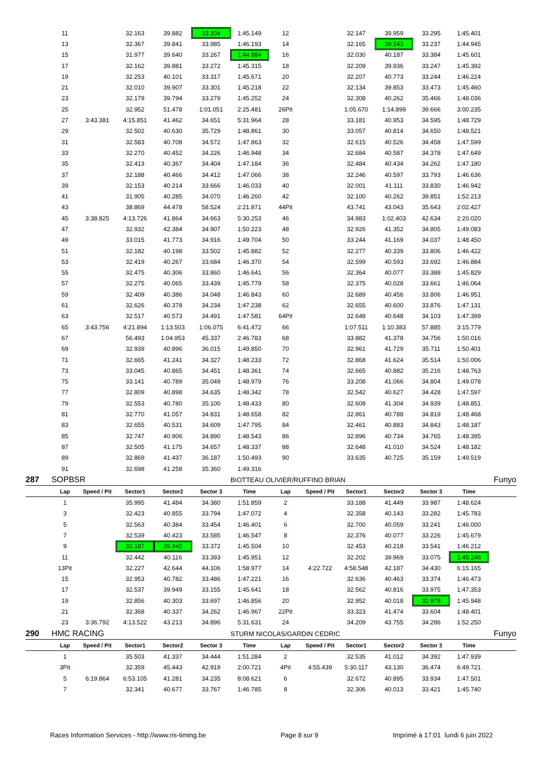| | 11 | | 32.163 | 39.882 | 33.104 | 1:45.149 | 12 | | 32.147 | 39.959 | 33.295 | 1:45.401 | |
| | 13 | | 32.367 | 39.841 | 33.985 | 1:46.193 | 14 | | 32.165 | 39.543 | 33.237 | 1:44.945 | |
| | 15 | | 31.977 | 39.640 | 33.267 | 1:44.884 | 16 | | 32.030 | 40.187 | 33.384 | 1:45.601 | |
| | 17 | | 32.162 | 39.881 | 33.272 | 1:45.315 | 18 | | 32.209 | 39.936 | 33.247 | 1:45.392 | |
| | 19 | | 32.253 | 40.101 | 33.317 | 1:45.671 | 20 | | 32.207 | 40.773 | 33.244 | 1:46.224 | |
| | 21 | | 32.010 | 39.907 | 33.301 | 1:45.218 | 22 | | 32.134 | 39.853 | 33.473 | 1:45.460 | |
| | 23 | | 32.179 | 39.794 | 33.279 | 1:45.252 | 24 | | 32.308 | 40.262 | 35.466 | 1:48.036 | |
| | 25 | | 32.952 | 51.478 | 1:01.051 | 2:25.481 | 26Pit | | 1:05.670 | 1:14.899 | 39.666 | 3:00.235 | |
| | 27 | 3:43.381 | 4:15.851 | 41.462 | 34.651 | 5:31.964 | 28 | | 33.181 | 40.953 | 34.595 | 1:48.729 | |
| | 29 | | 32.502 | 40.630 | 35.729 | 1:48.861 | 30 | | 33.057 | 40.814 | 34.650 | 1:48.521 | |
| | 31 | | 32.583 | 40.708 | 34.572 | 1:47.863 | 32 | | 32.615 | 40.526 | 34.458 | 1:47.599 | |
| | 33 | | 32.270 | 40.452 | 34.226 | 1:46.948 | 34 | | 32.684 | 40.587 | 34.378 | 1:47.649 | |
| | 35 | | 32.413 | 40.367 | 34.404 | 1:47.184 | 36 | | 32.484 | 40.434 | 34.262 | 1:47.180 | |
| | 37 | | 32.188 | 40.466 | 34.412 | 1:47.066 | 38 | | 32.246 | 40.597 | 33.793 | 1:46.636 | |
| | 39 | | 32.153 | 40.214 | 33.666 | 1:46.033 | 40 | | 32.001 | 41.111 | 33.830 | 1:46.942 | |
| | 41 | | 31.905 | 40.285 | 34.070 | 1:46.260 | 42 | | 32.100 | 40.262 | 39.851 | 1:52.213 | |
| | 43 | | 38.869 | 44.478 | 58.524 | 2:21.871 | 44Pit | | 43.741 | 43.043 | 35.643 | 2:02.427 | |
| | 45 | 3:38.825 | 4:13.726 | 41.864 | 34.663 | 5:30.253 | 46 | | 34.983 | 1:02.403 | 42.634 | 2:20.020 | |
| | 47 | | 32.932 | 42.384 | 34.907 | 1:50.223 | 48 | | 32.926 | 41.352 | 34.805 | 1:49.083 | |
| | 49 | | 33.015 | 41.773 | 34.916 | 1:49.704 | 50 | | 33.244 | 41.169 | 34.037 | 1:48.450 | |
| | 51 | | 32.182 | 40.198 | 33.502 | 1:45.882 | 52 | | 32.277 | 40.339 | 33.806 | 1:46.422 | |
| | 53 | | 32.419 | 40.267 | 33.684 | 1:46.370 | 54 | | 32.599 | 40.593 | 33.692 | 1:46.884 | |
| | 55 | | 32.475 | 40.306 | 33.860 | 1:46.641 | 56 | | 32.364 | 40.077 | 33.388 | 1:45.829 | |
| | 57 | | 32.275 | 40.065 | 33.439 | 1:45.779 | 58 | | 32.375 | 40.028 | 33.661 | 1:46.064 | |
| | 59 | | 32.409 | 40.386 | 34.048 | 1:46.843 | 60 | | 32.689 | 40.456 | 33.806 | 1:46.951 | |
| | 61 | | 32.626 | 40.378 | 34.234 | 1:47.238 | 62 | | 32.655 | 40.600 | 33.876 | 1:47.131 | |
| | 63 | | 32.517 | 40.573 | 34.491 | 1:47.581 | 64Pit | | 32.648 | 40.648 | 34.103 | 1:47.399 | |
| | 65 | 3:43.756 | 4:21.894 | 1:13.503 | 1:06.075 | 6:41.472 | 66 | | 1:07.511 | 1:10.383 | 57.885 | 3:15.779 | |
| | 67 | | 56.493 | 1:04.953 | 45.337 | 2:46.783 | 68 | | 33.882 | 41.378 | 34.756 | 1:50.016 | |
| | 69 | | 32.939 | 40.896 | 36.015 | 1:49.850 | 70 | | 32.961 | 41.729 | 35.711 | 1:50.401 | |
| | 71 | | 32.665 | 41.241 | 34.327 | 1:48.233 | 72 | | 32.868 | 41.624 | 35.514 | 1:50.006 | |
| | 73 | | 33.045 | 40.865 | 34.451 | 1:48.361 | 74 | | 32.665 | 40.882 | 35.216 | 1:48.763 | |
| | 75 | | 33.141 | 40.789 | 35.049 | 1:48.979 | 76 | | 33.208 | 41.066 | 34.804 | 1:49.078 | |
| | 77 | | 32.809 | 40.898 | 34.635 | 1:48.342 | 78 | | 32.542 | 40.627 | 34.428 | 1:47.597 | |
| | 79 | | 32.553 | 40.780 | 35.100 | 1:48.433 | 80 | | 32.608 | 41.304 | 34.939 | 1:48.851 | |
| | 81 | | 32.770 | 41.057 | 34.831 | 1:48.658 | 82 | | 32.861 | 40.788 | 34.819 | 1:48.468 | |
| | 83 | | 32.655 | 40.531 | 34.609 | 1:47.795 | 84 | | 32.461 | 40.883 | 34.843 | 1:48.187 | |
| | 85 | | 32.747 | 40.906 | 34.890 | 1:48.543 | 86 | | 32.896 | 40.734 | 34.765 | 1:48.395 | |
| | 87 | | 32.505 | 41.175 | 34.657 | 1:48.337 | 88 | | 32.648 | 41.010 | 34.524 | 1:48.182 | |
| | 89 | | 32.869 | 41.437 | 36.187 | 1:50.493 | 90 | | 33.635 | 40.725 | 35.159 | 1:49.519 | |
| | 91 | | 32.698 | 41.258 | 35.360 | 1:49.316 | | | | | | | |
| 287 | SOPBSR | | | | | BIOTTEAU OLIVIER/RUFFINO BRIAN | | | | | | | Funyo |
| | Lap | Speed / Pit | Sector1 | Sector2 | Sector 3 | Time | Lap | Speed / Pit | Sector1 | Sector2 | Sector 3 | Time | |
| | 1 | | 35.995 | 41.484 | 34.380 | 1:51.859 | 2 | | 33.188 | 41.449 | 33.987 | 1:48.624 | |
| | 3 | | 32.423 | 40.855 | 33.794 | 1:47.072 | 4 | | 32.358 | 40.143 | 33.282 | 1:45.783 | |
| | 5 | | 32.563 | 40.384 | 33.454 | 1:46.401 | 6 | | 32.700 | 40.059 | 33.241 | 1:46.000 | |
| | 7 | | 32.539 | 40.423 | 33.585 | 1:46.547 | 8 | | 32.376 | 40.077 | 33.226 | 1:45.679 | |
| | 9 | | 32.187 | 39.945 | 33.372 | 1:45.504 | 10 | | 32.453 | 40.218 | 33.541 | 1:46.212 | |
| | 11 | | 32.442 | 40.116 | 33.393 | 1:45.951 | 12 | | 32.202 | 39.969 | 33.075 | 1:45.246 | |
| | 13Pit | | 32.227 | 42.644 | 44.106 | 1:58.977 | 14 | 4:22.722 | 4:58.548 | 42.187 | 34.430 | 6:15.165 | |
| | 15 | | 32.953 | 40.782 | 33.486 | 1:47.221 | 16 | | 32.636 | 40.463 | 33.374 | 1:46.473 | |
| | 17 | | 32.537 | 39.949 | 33.155 | 1:45.641 | 18 | | 32.562 | 40.816 | 33.975 | 1:47.353 | |
| | 19 | | 32.856 | 40.303 | 33.697 | 1:46.856 | 20 | | 32.952 | 40.018 | 32.978 | 1:45.948 | |
| | 21 | | 32.368 | 40.337 | 34.262 | 1:46.967 | 22Pit | | 33.323 | 41.474 | 33.604 | 1:48.401 | |
| | 23 | 3:36.792 | 4:13.522 | 43.213 | 34.896 | 5:31.631 | 24 | | 34.209 | 43.755 | 34.286 | 1:52.250 | |
| 290 | HMC RACING | | | | | STURM NICOLAS/GARDIN CEDRIC | | | | | | | Funyo |
| | Lap | Speed / Pit | Sector1 | Sector2 | Sector 3 | Time | Lap | Speed / Pit | Sector1 | Sector2 | Sector 3 | Time | |
| | 1 | | 35.503 | 41.337 | 34.444 | 1:51.284 | 2 | | 32.535 | 41.012 | 34.392 | 1:47.939 | |
| | 3Pit | | 32.359 | 45.443 | 42.919 | 2:00.721 | 4Pit | 4:55.439 | 5:30.117 | 43.130 | 36.474 | 6:49.721 | |
| | 5 | 6:19.864 | 6:53.105 | 41.281 | 34.235 | 8:08.621 | 6 | | 32.672 | 40.895 | 33.934 | 1:47.501 | |
| | 7 | | 32.341 | 40.677 | 33.767 | 1:46.785 | 8 | | 32.306 | 40.013 | 33.421 | 1:45.740 | |
Races Information Services - http://www.ris-timing.be Page 8 sur 9 Imprimé à 17:01 lundi 6 juin 2022